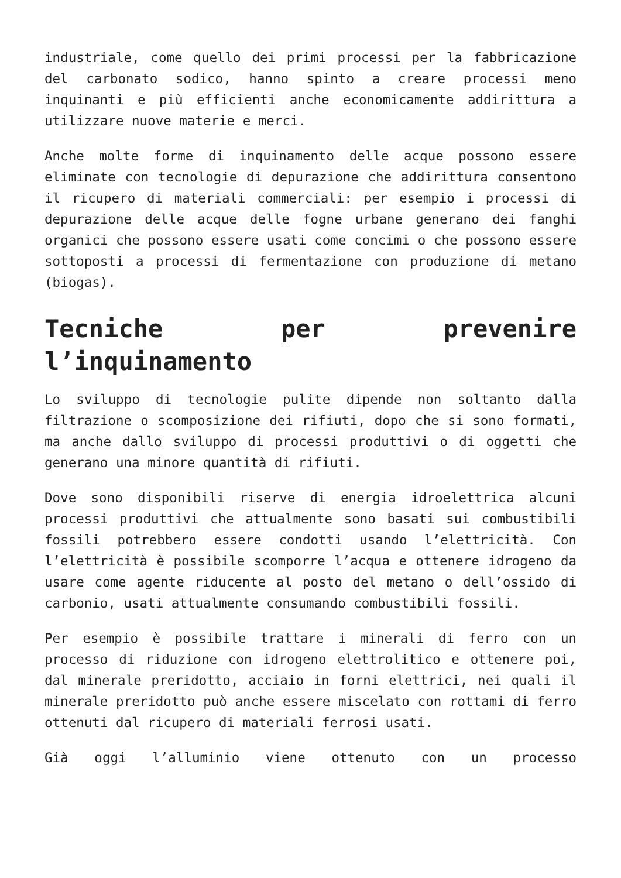industriale, come quello dei primi processi per la fabbricazione del carbonato sodico, hanno spinto a creare processi meno inquinanti e più efficienti anche economicamente addirittura a utilizzare nuove materie e merci.
Anche molte forme di inquinamento delle acque possono essere eliminate con tecnologie di depurazione che addirittura consentono il ricupero di materiali commerciali: per esempio i processi di depurazione delle acque delle fogne urbane generano dei fanghi organici che possono essere usati come concimi o che possono essere sottoposti a processi di fermentazione con produzione di metano (biogas).
Tecniche per prevenire l’inquinamento
Lo sviluppo di tecnologie pulite dipende non soltanto dalla filtrazione o scomposizione dei rifiuti, dopo che si sono formati, ma anche dallo sviluppo di processi produttivi o di oggetti che generano una minore quantità di rifiuti.
Dove sono disponibili riserve di energia idroelettrica alcuni processi produttivi che attualmente sono basati sui combustibili fossili potrebbero essere condotti usando l’elettricità. Con l’elettricità è possibile scomporre l’acqua e ottenere idrogeno da usare come agente riducente al posto del metano o dell’ossido di carbonio, usati attualmente consumando combustibili fossili.
Per esempio è possibile trattare i minerali di ferro con un processo di riduzione con idrogeno elettrolitico e ottenere poi, dal minerale preridotto, acciaio in forni elettrici, nei quali il minerale preridotto può anche essere miscelato con rottami di ferro ottenuti dal ricupero di materiali ferrosi usati.
Già oggi l’alluminio viene ottenuto con un processo